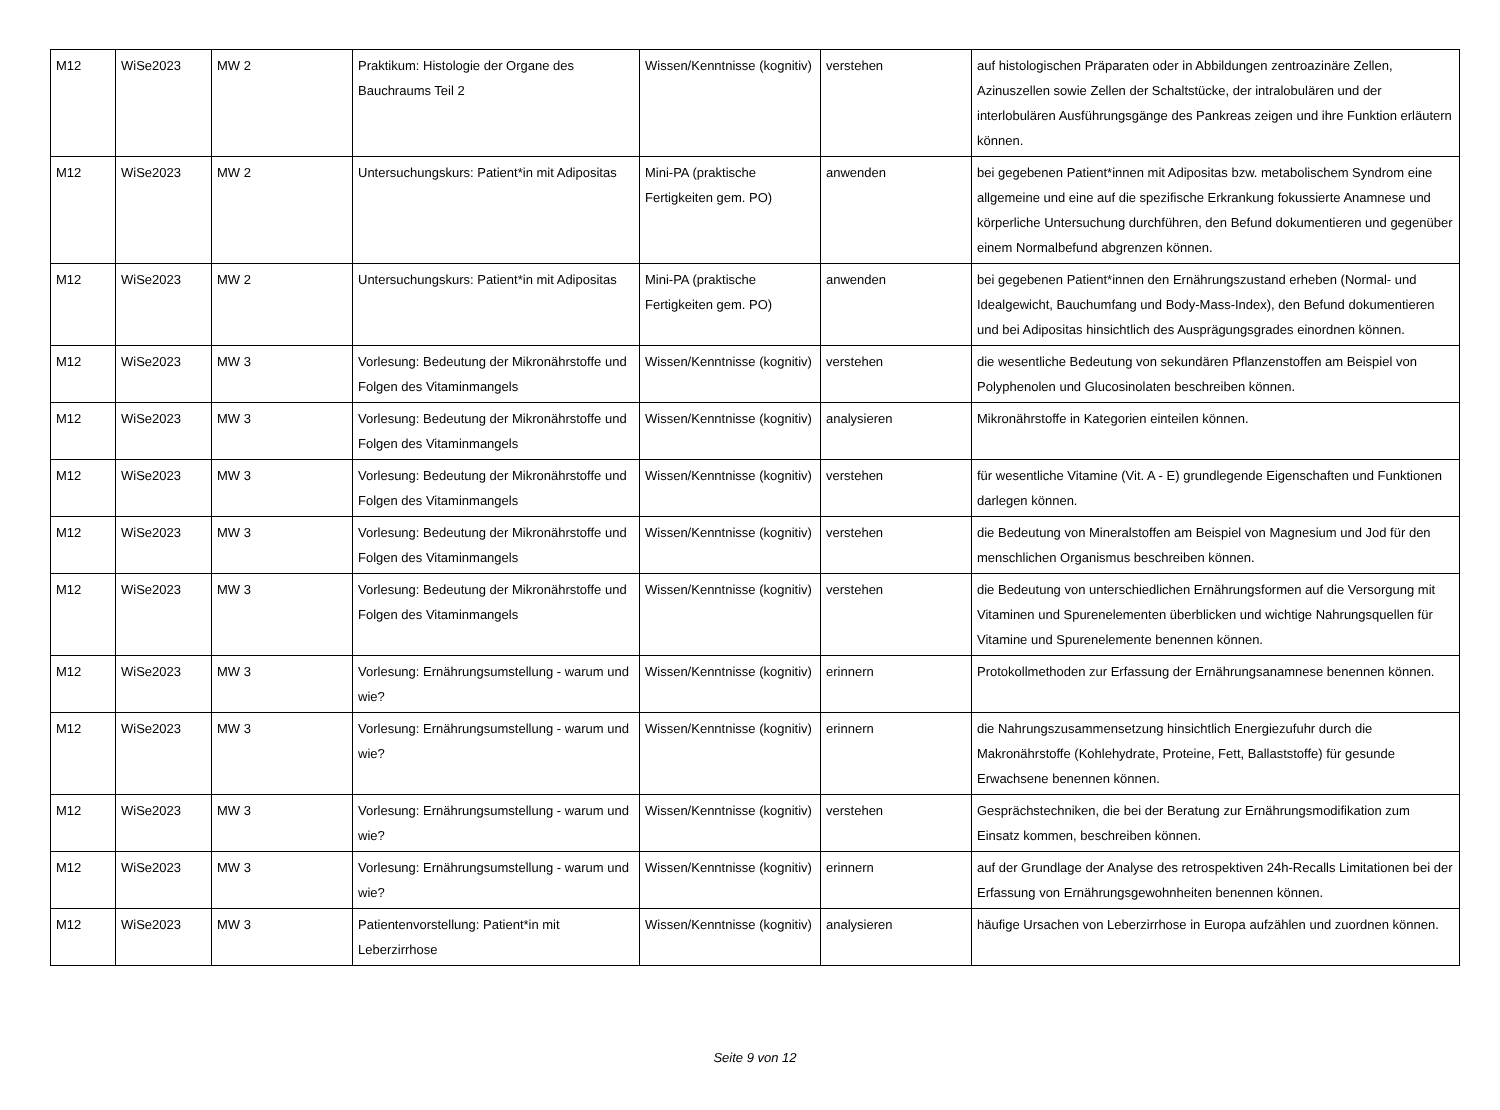| M12 | WiSe2023 | MW 2 | Praktikum: Histologie der Organe des Bauchraums Teil 2 | Wissen/Kenntnisse (kognitiv) | verstehen | auf histologischen Präparaten oder in Abbildungen zentroazinäre Zellen, Azinuszellen sowie Zellen der Schaltstücke, der intralobulären und der interlobulären Ausführungsgänge des Pankreas zeigen und ihre Funktion erläutern können. |
| M12 | WiSe2023 | MW 2 | Untersuchungskurs: Patient*in mit Adipositas | Mini-PA (praktische Fertigkeiten gem. PO) | anwenden | bei gegebenen Patient*innen mit Adipositas bzw. metabolischem Syndrom eine allgemeine und eine auf die spezifische Erkrankung fokussierte Anamnese und körperliche Untersuchung durchführen, den Befund dokumentieren und gegenüber einem Normalbefund abgrenzen können. |
| M12 | WiSe2023 | MW 2 | Untersuchungskurs: Patient*in mit Adipositas | Mini-PA (praktische Fertigkeiten gem. PO) | anwenden | bei gegebenen Patient*innen den Ernährungszustand erheben (Normal- und Idealgewicht, Bauchumfang und Body-Mass-Index), den Befund dokumentieren und bei Adipositas hinsichtlich des Ausprägungsgrades einordnen können. |
| M12 | WiSe2023 | MW 3 | Vorlesung: Bedeutung der Mikronährstoffe und Folgen des Vitaminmangels | Wissen/Kenntnisse (kognitiv) | verstehen | die wesentliche Bedeutung von sekundären Pflanzenstoffen am Beispiel von Polyphenolen und Glucosinolaten beschreiben können. |
| M12 | WiSe2023 | MW 3 | Vorlesung: Bedeutung der Mikronährstoffe und Folgen des Vitaminmangels | Wissen/Kenntnisse (kognitiv) | analysieren | Mikronährstoffe in Kategorien einteilen können. |
| M12 | WiSe2023 | MW 3 | Vorlesung: Bedeutung der Mikronährstoffe und Folgen des Vitaminmangels | Wissen/Kenntnisse (kognitiv) | verstehen | für wesentliche Vitamine (Vit. A - E) grundlegende Eigenschaften und Funktionen darlegen können. |
| M12 | WiSe2023 | MW 3 | Vorlesung: Bedeutung der Mikronährstoffe und Folgen des Vitaminmangels | Wissen/Kenntnisse (kognitiv) | verstehen | die Bedeutung von Mineralstoffen am Beispiel von Magnesium und Jod für den menschlichen Organismus beschreiben können. |
| M12 | WiSe2023 | MW 3 | Vorlesung: Bedeutung der Mikronährstoffe und Folgen des Vitaminmangels | Wissen/Kenntnisse (kognitiv) | verstehen | die Bedeutung von unterschiedlichen Ernährungsformen auf die Versorgung mit Vitaminen und Spurenelementen überblicken und wichtige Nahrungsquellen für Vitamine und Spurenelemente benennen können. |
| M12 | WiSe2023 | MW 3 | Vorlesung: Ernährungsumstellung - warum und wie? | Wissen/Kenntnisse (kognitiv) | erinnern | Protokollmethoden zur Erfassung der Ernährungsanamnese benennen können. |
| M12 | WiSe2023 | MW 3 | Vorlesung: Ernährungsumstellung - warum und wie? | Wissen/Kenntnisse (kognitiv) | erinnern | die Nahrungszusammensetzung hinsichtlich Energiezufuhr durch die Makronährstoffe (Kohlehydrate, Proteine, Fett, Ballaststoffe) für gesunde Erwachsene benennen können. |
| M12 | WiSe2023 | MW 3 | Vorlesung: Ernährungsumstellung - warum und wie? | Wissen/Kenntnisse (kognitiv) | verstehen | Gesprächstechniken, die bei der Beratung zur Ernährungsmodifikation zum Einsatz kommen, beschreiben können. |
| M12 | WiSe2023 | MW 3 | Vorlesung: Ernährungsumstellung - warum und wie? | Wissen/Kenntnisse (kognitiv) | erinnern | auf der Grundlage der Analyse des retrospektiven 24h-Recalls Limitationen bei der Erfassung von Ernährungsgewohnheiten benennen können. |
| M12 | WiSe2023 | MW 3 | Patientenvorstellung: Patient*in mit Leberzirrhose | Wissen/Kenntnisse (kognitiv) | analysieren | häufige Ursachen von Leberzirrhose in Europa aufzählen und zuordnen können. |
Seite 9 von 12